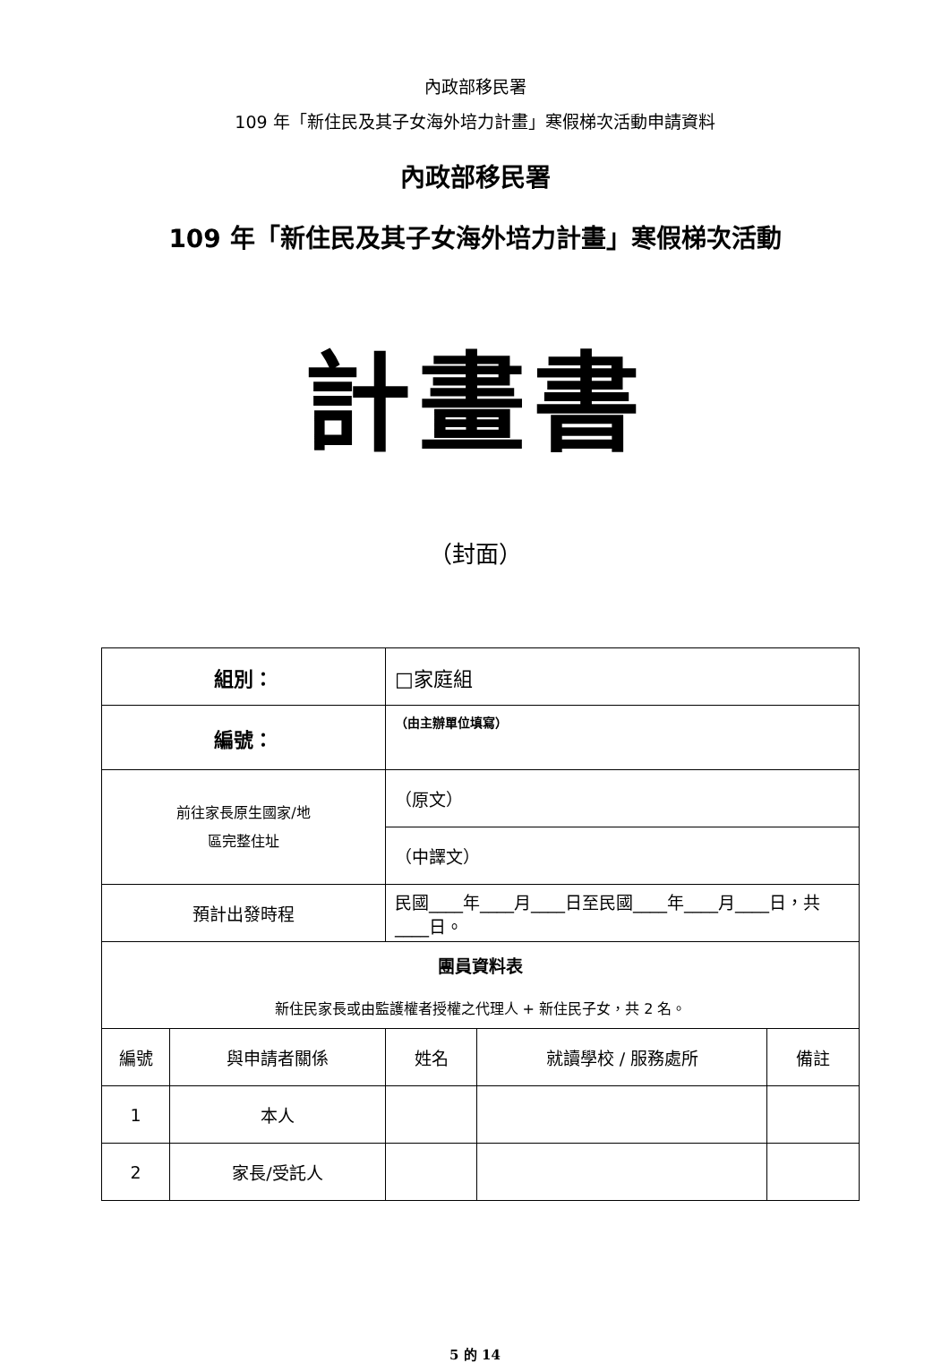內政部移民署
109 年「新住民及其子女海外培力計畫」寒假梯次活動申請資料
內政部移民署
109 年「新住民及其子女海外培力計畫」寒假梯次活動
計畫書
（封面）
| 組別： | | □家庭組 | | |
| 編號： | | （由主辦單位填寫） | | |
| 前往家長原生國家/地 區完整住址 | | （原文） | | |
| | | （中譯文） | | |
| 預計出發時程 | | 民國____年____月____日至民國____年____月____日，共____日。 | | |
| 團員資料表 新住民家長或由監護權者授權之代理人 + 新住民子女，共 2 名。 | | | | |
| 編號 | 與申請者關係 | 姓名 | 就讀學校 / 服務處所 | 備註 |
| 1 | 本人 | | | |
| 2 | 家長/受託人 | | | |
5 的 14